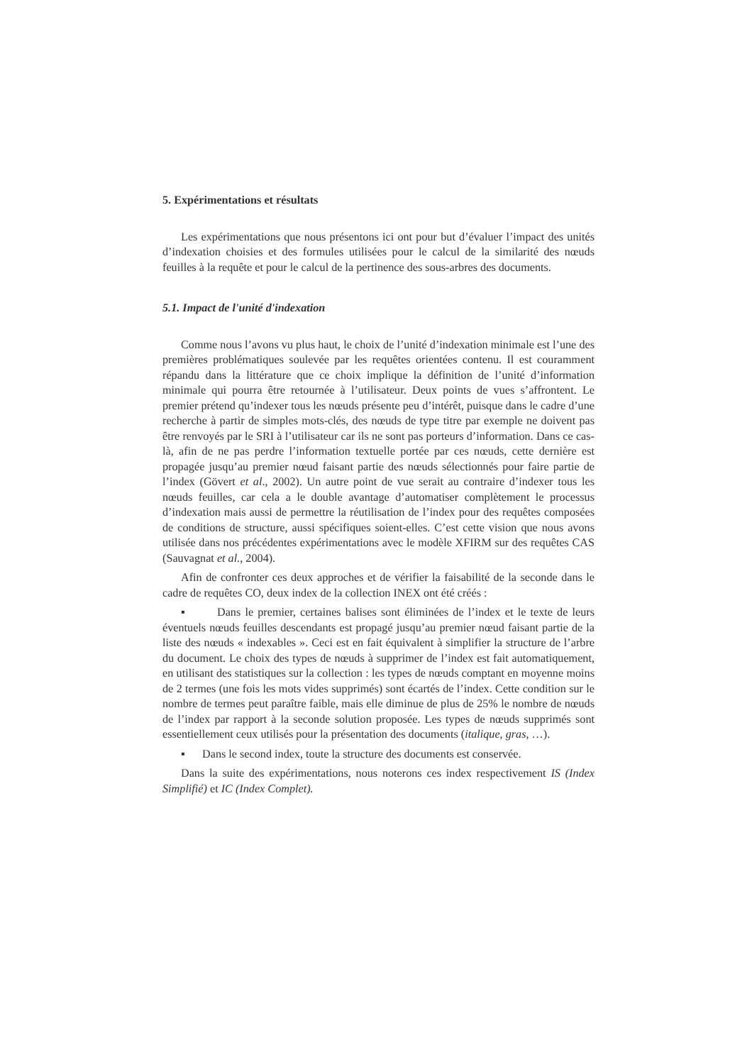5. Expérimentations et résultats
Les expérimentations que nous présentons ici ont pour but d’évaluer l’impact des unités d’indexation choisies et des formules utilisées pour le calcul de la similarité des nœuds feuilles à la requête et pour le calcul de la pertinence des sous-arbres des documents.
5.1. Impact de l'unité d'indexation
Comme nous l’avons vu plus haut, le choix de l’unité d’indexation minimale est l’une des premières problématiques soulevée par les requêtes orientées contenu. Il est couramment répandu dans la littérature que ce choix implique la définition de l’unité d’information minimale qui pourra être retournée à l’utilisateur. Deux points de vues s’affrontent. Le premier prétend qu’indexer tous les nœuds présente peu d’intérêt, puisque dans le cadre d’une recherche à partir de simples mots-clés, des nœuds de type titre par exemple ne doivent pas être renvoyés par le SRI à l’utilisateur car ils ne sont pas porteurs d’information. Dans ce cas-là, afin de ne pas perdre l’information textuelle portée par ces nœuds, cette dernière est propagée jusqu’au premier nœud faisant partie des nœuds sélectionnés pour faire partie de l’index (Gövert et al., 2002). Un autre point de vue serait au contraire d’indexer tous les nœuds feuilles, car cela a le double avantage d’automatiser complètement le processus d’indexation mais aussi de permettre la réutilisation de l’index pour des requêtes composées de conditions de structure, aussi spécifiques soient-elles. C’est cette vision que nous avons utilisée dans nos précédentes expérimentations avec le modèle XFIRM sur des requêtes CAS (Sauvagnat et al., 2004).
Afin de confronter ces deux approches et de vérifier la faisabilité de la seconde dans le cadre de requêtes CO, deux index de la collection INEX ont été créés :
▪ Dans le premier, certaines balises sont éliminées de l’index et le texte de leurs éventuels nœuds feuilles descendants est propagé jusqu’au premier nœud faisant partie de la liste des nœuds « indexables ». Ceci est en fait équivalent à simplifier la structure de l’arbre du document. Le choix des types de nœuds à supprimer de l’index est fait automatiquement, en utilisant des statistiques sur la collection : les types de nœuds comptant en moyenne moins de 2 termes (une fois les mots vides supprimés) sont écartés de l’index. Cette condition sur le nombre de termes peut paraître faible, mais elle diminue de plus de 25% le nombre de nœuds de l’index par rapport à la seconde solution proposée. Les types de nœuds supprimés sont essentiellement ceux utilisés pour la présentation des documents (italique, gras, …).
▪ Dans le second index, toute la structure des documents est conservée.
Dans la suite des expérimentations, nous noterons ces index respectivement IS (Index Simplifié) et IC (Index Complet).